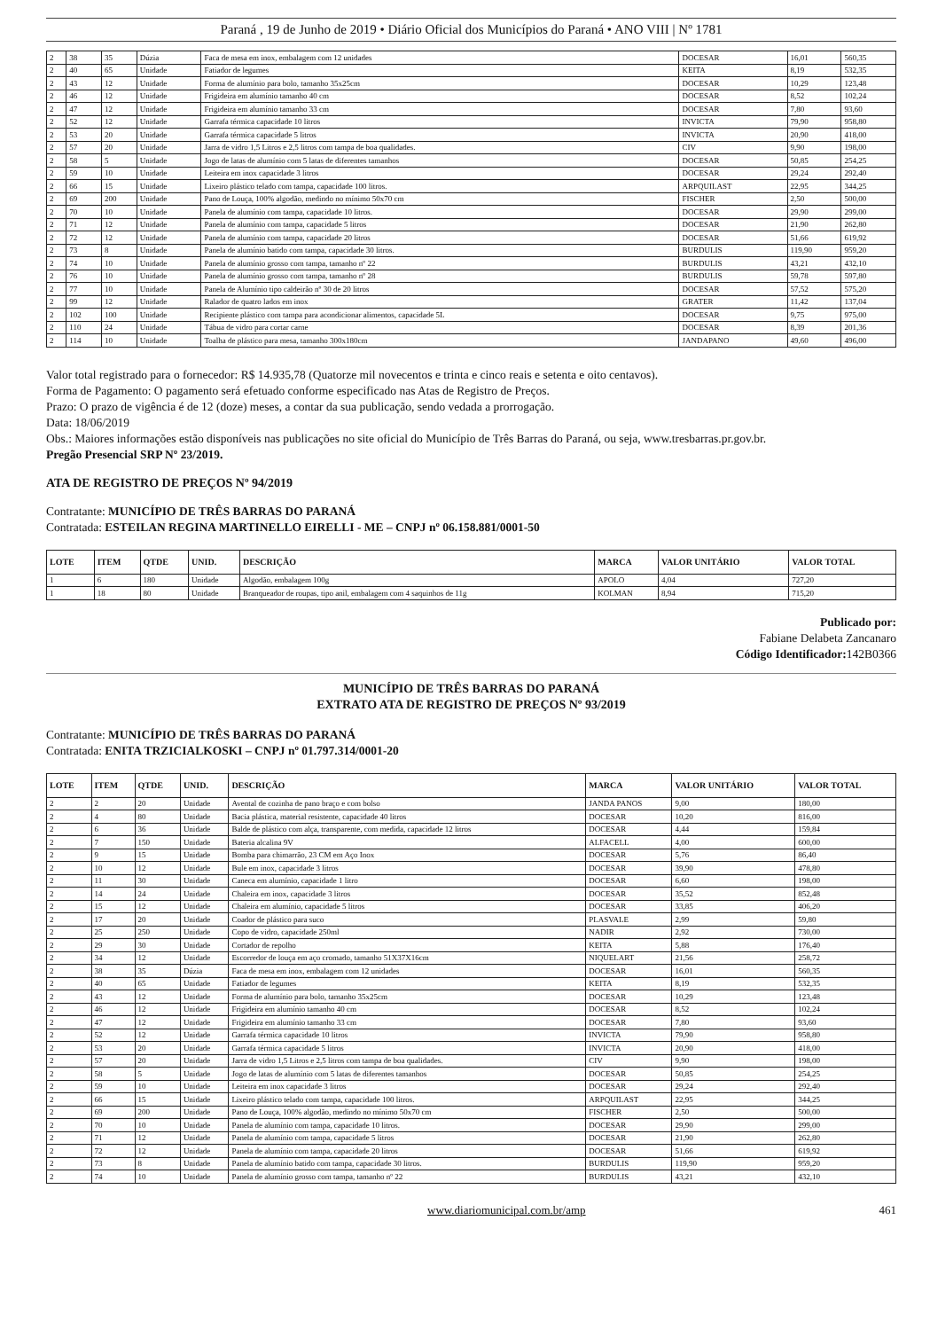Paraná , 19 de Junho de 2019 • Diário Oficial dos Municípios do Paraná • ANO VIII | Nº 1781
| 2 | 38 | 35 | Dúzia | Faca de mesa em inox, embalagem com 12 unidades | DOCESAR | 16,01 | 560,35 |
| 2 | 40 | 65 | Unidade | Fatiador de legumes | KEITA | 8,19 | 532,35 |
| 2 | 43 | 12 | Unidade | Forma de alumínio para bolo, tamanho 35x25cm | DOCESAR | 10,29 | 123,48 |
| 2 | 46 | 12 | Unidade | Frigideira em alumínio tamanho 40 cm | DOCESAR | 8,52 | 102,24 |
| 2 | 47 | 12 | Unidade | Frigideira em alumínio tamanho 33 cm | DOCESAR | 7,80 | 93,60 |
| 2 | 52 | 12 | Unidade | Garrafa térmica capacidade 10 litros | INVICTA | 79,90 | 958,80 |
| 2 | 53 | 20 | Unidade | Garrafa térmica capacidade 5 litros | INVICTA | 20,90 | 418,00 |
| 2 | 57 | 20 | Unidade | Jarra de vidro 1,5 Litros e 2,5 litros com tampa de boa qualidades. | CIV | 9,90 | 198,00 |
| 2 | 58 | 5 | Unidade | Jogo de latas de alumínio com 5 latas de diferentes tamanhos | DOCESAR | 50,85 | 254,25 |
| 2 | 59 | 10 | Unidade | Leiteira em inox capacidade 3 litros | DOCESAR | 29,24 | 292,40 |
| 2 | 66 | 15 | Unidade | Lixeiro plástico telado com tampa, capacidade 100 litros. | ARPQUILAST | 22,95 | 344,25 |
| 2 | 69 | 200 | Unidade | Pano de Louça, 100% algodão, medindo no mínimo 50x70 cm | FISCHER | 2,50 | 500,00 |
| 2 | 70 | 10 | Unidade | Panela de alumínio com tampa, capacidade 10 litros. | DOCESAR | 29,90 | 299,00 |
| 2 | 71 | 12 | Unidade | Panela de alumínio com tampa, capacidade 5 litros | DOCESAR | 21,90 | 262,80 |
| 2 | 72 | 12 | Unidade | Panela de alumínio com tampa, capacidade 20 litros | DOCESAR | 51,66 | 619,92 |
| 2 | 73 | 8 | Unidade | Panela de alumínio batido com tampa, capacidade 30 litros. | BURDULIS | 119,90 | 959,20 |
| 2 | 74 | 10 | Unidade | Panela de alumínio grosso com tampa, tamanho nº 22 | BURDULIS | 43,21 | 432,10 |
| 2 | 76 | 10 | Unidade | Panela de alumínio grosso com tampa, tamanho nº 28 | BURDULIS | 59,78 | 597,80 |
| 2 | 77 | 10 | Unidade | Panela de Alumínio tipo caldeirão nº 30 de 20 litros | DOCESAR | 57,52 | 575,20 |
| 2 | 99 | 12 | Unidade | Ralador de quatro lados em inox | GRATER | 11,42 | 137,04 |
| 2 | 102 | 100 | Unidade | Recipiente plástico com tampa para acondicionar alimentos, capacidade 5L | DOCESAR | 9,75 | 975,00 |
| 2 | 110 | 24 | Unidade | Tábua de vidro para cortar carne | DOCESAR | 8,39 | 201,36 |
| 2 | 114 | 10 | Unidade | Toalha de plástico para mesa, tamanho 300x180cm | JANDAPANO | 49,60 | 496,00 |
Valor total registrado para o fornecedor: R$ 14.935,78 (Quatorze mil novecentos e trinta e cinco reais e setenta e oito centavos).
Forma de Pagamento: O pagamento será efetuado conforme especificado nas Atas de Registro de Preços.
Prazo: O prazo de vigência é de 12 (doze) meses, a contar da sua publicação, sendo vedada a prorrogação.
Data: 18/06/2019
Obs.: Maiores informações estão disponíveis nas publicações no site oficial do Município de Três Barras do Paraná, ou seja, www.tresbarras.pr.gov.br.
Pregão Presencial SRP Nº 23/2019.
ATA DE REGISTRO DE PREÇOS Nº 94/2019
Contratante: MUNICÍPIO DE TRÊS BARRAS DO PARANÁ
Contratada: ESTEILAN REGINA MARTINELLO EIRELLI - ME – CNPJ nº 06.158.881/0001-50
| LOTE | ITEM | QTDE | UNID. | DESCRIÇÃO | MARCA | VALOR UNITÁRIO | VALOR TOTAL |
| --- | --- | --- | --- | --- | --- | --- | --- |
| 1 | 6 | 180 | Unidade | Algodão, embalagem 100g | APOLO | 4,04 | 727,20 |
| 1 | 18 | 80 | Unidade | Branqueador de roupas, tipo anil, embalagem com 4 saquinhos de 11g | KOLMAN | 8,94 | 715,20 |
Publicado por:
Fabiane Delabeta Zancanaro
Código Identificador: 142B0366
MUNICÍPIO DE TRÊS BARRAS DO PARANÁ
EXTRATO ATA DE REGISTRO DE PREÇOS Nº 93/2019
Contratante: MUNICÍPIO DE TRÊS BARRAS DO PARANÁ
Contratada: ENITA TRZICIALKOSKI – CNPJ nº 01.797.314/0001-20
| LOTE | ITEM | QTDE | UNID. | DESCRIÇÃO | MARCA | VALOR UNITÁRIO | VALOR TOTAL |
| --- | --- | --- | --- | --- | --- | --- | --- |
| 2 | 2 | 20 | Unidade | Avental de cozinha de pano braço e com bolso | JANDA PANOS | 9,00 | 180,00 |
| 2 | 4 | 80 | Unidade | Bacia plástica, material resistente, capacidade 40 litros | DOCESAR | 10,20 | 816,00 |
| 2 | 6 | 36 | Unidade | Balde de plástico com alça, transparente, com medida, capacidade 12 litros | DOCESAR | 4,44 | 159,84 |
| 2 | 7 | 150 | Unidade | Bateria alcalina 9V | ALFACELL | 4,00 | 600,00 |
| 2 | 9 | 15 | Unidade | Bomba para chimarrão, 23 CM em Aço Inox | DOCESAR | 5,76 | 86,40 |
| 2 | 10 | 12 | Unidade | Bule em inox, capacidade 3 litros | DOCESAR | 39,90 | 478,80 |
| 2 | 11 | 30 | Unidade | Caneca em alumínio, capacidade 1 litro | DOCESAR | 6,60 | 198,00 |
| 2 | 14 | 24 | Unidade | Chaleira em inox, capacidade 3 litros | DOCESAR | 35,52 | 852,48 |
| 2 | 15 | 12 | Unidade | Chaleira em alumínio, capacidade 5 litros | DOCESAR | 33,85 | 406,20 |
| 2 | 17 | 20 | Unidade | Coador de plástico para suco | PLASVALE | 2,99 | 59,80 |
| 2 | 25 | 250 | Unidade | Copo de vidro, capacidade 250ml | NADIR | 2,92 | 730,00 |
| 2 | 29 | 30 | Unidade | Cortador de repolho | KEITA | 5,88 | 176,40 |
| 2 | 34 | 12 | Unidade | Escorredor de louça em aço cromado, tamanho 51X37X16cm | NIQUELART | 21,56 | 258,72 |
| 2 | 38 | 35 | Dúzia | Faca de mesa em inox, embalagem com 12 unidades | DOCESAR | 16,01 | 560,35 |
| 2 | 40 | 65 | Unidade | Fatiador de legumes | KEITA | 8,19 | 532,35 |
| 2 | 43 | 12 | Unidade | Forma de alumínio para bolo, tamanho 35x25cm | DOCESAR | 10,29 | 123,48 |
| 2 | 46 | 12 | Unidade | Frigideira em alumínio tamanho 40 cm | DOCESAR | 8,52 | 102,24 |
| 2 | 47 | 12 | Unidade | Frigideira em alumínio tamanho 33 cm | DOCESAR | 7,80 | 93,60 |
| 2 | 52 | 12 | Unidade | Garrafa térmica capacidade 10 litros | INVICTA | 79,90 | 958,80 |
| 2 | 53 | 20 | Unidade | Garrafa térmica capacidade 5 litros | INVICTA | 20,90 | 418,00 |
| 2 | 57 | 20 | Unidade | Jarra de vidro 1,5 Litros e 2,5 litros com tampa de boa qualidades. | CIV | 9,90 | 198,00 |
| 2 | 58 | 5 | Unidade | Jogo de latas de alumínio com 5 latas de diferentes tamanhos | DOCESAR | 50,85 | 254,25 |
| 2 | 59 | 10 | Unidade | Leiteira em inox capacidade 3 litros | DOCESAR | 29,24 | 292,40 |
| 2 | 66 | 15 | Unidade | Lixeiro plástico telado com tampa, capacidade 100 litros. | ARPQUILAST | 22,95 | 344,25 |
| 2 | 69 | 200 | Unidade | Pano de Louça, 100% algodão, medindo no mínimo 50x70 cm | FISCHER | 2,50 | 500,00 |
| 2 | 70 | 10 | Unidade | Panela de alumínio com tampa, capacidade 10 litros. | DOCESAR | 29,90 | 299,00 |
| 2 | 71 | 12 | Unidade | Panela de alumínio com tampa, capacidade 5 litros | DOCESAR | 21,90 | 262,80 |
| 2 | 72 | 12 | Unidade | Panela de alumínio com tampa, capacidade 20 litros | DOCESAR | 51,66 | 619,92 |
| 2 | 73 | 8 | Unidade | Panela de alumínio batido com tampa, capacidade 30 litros. | BURDULIS | 119,90 | 959,20 |
| 2 | 74 | 10 | Unidade | Panela de alumínio grosso com tampa, tamanho nº 22 | BURDULIS | 43,21 | 432,10 |
www.diariomunicipal.com.br/amp 461